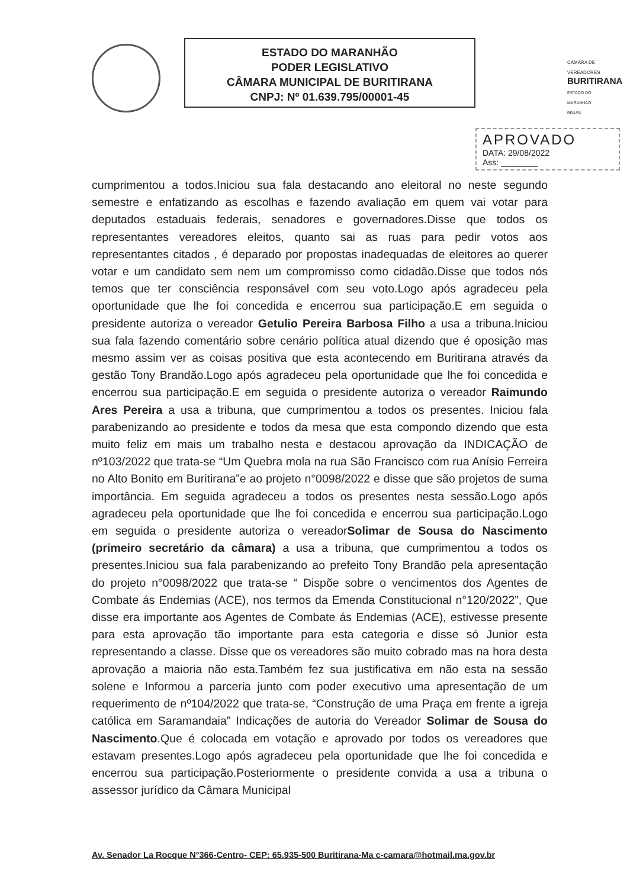ESTADO DO MARANHÃO
PODER LEGISLATIVO
CÂMARA MUNICIPAL DE BURITIRANA
CNPJ: Nº 01.639.795/00001-45
CÂMARA DE VEREADORES
BURITIRANA
ESTADO DO MARANHÃO · BRASIL
APROVADO
DATA: 29/08/2022
Ass: ________
cumprimentou a todos.Iniciou sua fala destacando ano eleitoral no neste segundo semestre e enfatizando as escolhas e fazendo avaliação em quem vai votar para deputados estaduais federais, senadores e governadores.Disse que todos os representantes vereadores eleitos, quanto sai as ruas para pedir votos aos representantes citados , é deparado por propostas inadequadas de eleitores ao querer votar e um candidato sem nem um compromisso como cidadão.Disse que todos nós temos que ter consciência responsável com seu voto.Logo após agradeceu pela oportunidade que lhe foi concedida e encerrou sua participação.E em seguida o presidente autoriza o vereador Getulio Pereira Barbosa Filho a usa a tribuna.Iniciou sua fala fazendo comentário sobre cenário política atual dizendo que é oposição mas mesmo assim ver as coisas positiva que esta acontecendo em Buritirana através da gestão Tony Brandão.Logo após agradeceu pela oportunidade que lhe foi concedida e encerrou sua participação.E em seguida o presidente autoriza o vereador Raimundo Ares Pereira a usa a tribuna, que cumprimentou a todos os presentes. Iniciou fala parabenizando ao presidente e todos da mesa que esta compondo dizendo que esta muito feliz em mais um trabalho nesta e destacou aprovação da INDICAÇÃO de nº103/2022 que trata-se “Um Quebra mola na rua São Francisco com rua Anísio Ferreira no Alto Bonito em Buritirana”e ao projeto n°0098/2022 e disse que são projetos de suma importância. Em seguida agradeceu a todos os presentes nesta sessão.Logo após agradeceu pela oportunidade que lhe foi concedida e encerrou sua participação.Logo em seguida o presidente autoriza o vereadorSolimar de Sousa do Nascimento (primeiro secretário da câmara) a usa a tribuna, que cumprimentou a todos os presentes.Iniciou sua fala parabenizando ao prefeito Tony Brandão pela apresentação do projeto n°0098/2022 que trata-se “ Dispõe sobre o vencimentos dos Agentes de Combate ás Endemias (ACE), nos termos da Emenda Constitucional n°120/2022”, Que disse era importante aos Agentes de Combate ás Endemias (ACE), estivesse presente para esta aprovação tão importante para esta categoria e disse só Junior esta representando a classe. Disse que os vereadores são muito cobrado mas na hora desta aprovação a maioria não esta.Também fez sua justificativa em não esta na sessão solene e Informou a parceria junto com poder executivo uma apresentação de um requerimento de nº104/2022 que trata-se, “Construção de uma Praça em frente a igreja católica em Saramandaia” Indicações de autoria do Vereador Solimar de Sousa do Nascimento.Que é colocada em votação e aprovado por todos os vereadores que estavam presentes.Logo após agradeceu pela oportunidade que lhe foi concedida e encerrou sua participação.Posteriormente o presidente convida a usa a tribuna o assessor jurídico da Câmara Municipal
Av. Senador La Rocque N°366-Centro- CEP: 65.935-500 Buritirana-Ma c-camara@hotmail.ma.gov.br